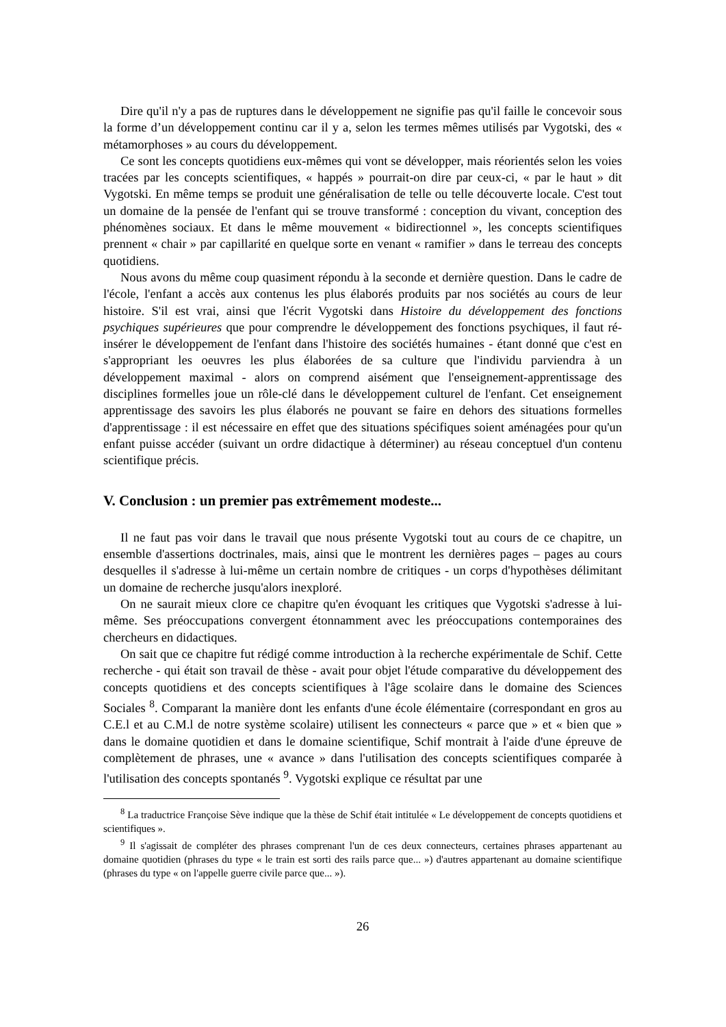Dire qu'il n'y a pas de ruptures dans le développement ne signifie pas qu'il faille le concevoir sous la forme d’un développement continu car il y a, selon les termes mêmes utilisés par Vygotski, des « métamorphoses » au cours du développement.
Ce sont les concepts quotidiens eux-mêmes qui vont se développer, mais réorientés selon les voies tracées par les concepts scientifiques, « happés » pourrait-on dire par ceux-ci, « par le haut » dit Vygotski. En même temps se produit une généralisation de telle ou telle découverte locale. C'est tout un domaine de la pensée de l'enfant qui se trouve transformé : conception du vivant, conception des phénomènes sociaux. Et dans le même mouvement « bidirectionnel », les concepts scientifiques prennent « chair » par capillarité en quelque sorte en venant « ramifier » dans le terreau des concepts quotidiens.
Nous avons du même coup quasiment répondu à la seconde et dernière question. Dans le cadre de l'école, l'enfant a accès aux contenus les plus élaborés produits par nos sociétés au cours de leur histoire. S'il est vrai, ainsi que l'écrit Vygotski dans Histoire du développement des fonctions psychiques supérieures que pour comprendre le développement des fonctions psychiques, il faut ré-insérer le développement de l'enfant dans l'histoire des sociétés humaines - étant donné que c'est en s'appropriant les oeuvres les plus élaborées de sa culture que l'individu parviendra à un développement maximal - alors on comprend aisément que l'enseignement-apprentissage des disciplines formelles joue un rôle-clé dans le développement culturel de l'enfant. Cet enseignement apprentissage des savoirs les plus élaborés ne pouvant se faire en dehors des situations formelles d'apprentissage : il est nécessaire en effet que des situations spécifiques soient aménagées pour qu'un enfant puisse accéder (suivant un ordre didactique à déterminer) au réseau conceptuel d'un contenu scientifique précis.
V. Conclusion : un premier pas extrêmement modeste...
Il ne faut pas voir dans le travail que nous présente Vygotski tout au cours de ce chapitre, un ensemble d'assertions doctrinales, mais, ainsi que le montrent les dernières pages – pages au cours desquelles il s'adresse à lui-même un certain nombre de critiques - un corps d'hypothèses délimitant un domaine de recherche jusqu'alors inexploré.
On ne saurait mieux clore ce chapitre qu'en évoquant les critiques que Vygotski s'adresse à lui-même. Ses préoccupations convergent étonnamment avec les préoccupations contemporaines des chercheurs en didactiques.
On sait que ce chapitre fut rédigé comme introduction à la recherche expérimentale de Schif. Cette recherche - qui était son travail de thèse - avait pour objet l'étude comparative du développement des concepts quotidiens et des concepts scientifiques à l'âge scolaire dans le domaine des Sciences Sociales <sup>8</sup>. Comparant la manière dont les enfants d'une école élémentaire (correspondant en gros au C.E.l et au C.M.l de notre système scolaire) utilisent les connecteurs « parce que » et « bien que » dans le domaine quotidien et dans le domaine scientifique, Schif montrait à l'aide d'une épreuve de complètement de phrases, une « avance » dans l'utilisation des concepts scientifiques comparée à l'utilisation des concepts spontanés <sup>9</sup>. Vygotski explique ce résultat par une
<sup>8</sup> La traductrice Françoise Sève indique que la thèse de Schif était intitulée « Le développement de concepts quotidiens et scientifiques ».
<sup>9</sup> Il s'agissait de compléter des phrases comprenant l'un de ces deux connecteurs, certaines phrases appartenant au domaine quotidien (phrases du type « le train est sorti des rails parce que... ») d'autres appartenant au domaine scientifique (phrases du type « on l'appelle guerre civile parce que... »).
26